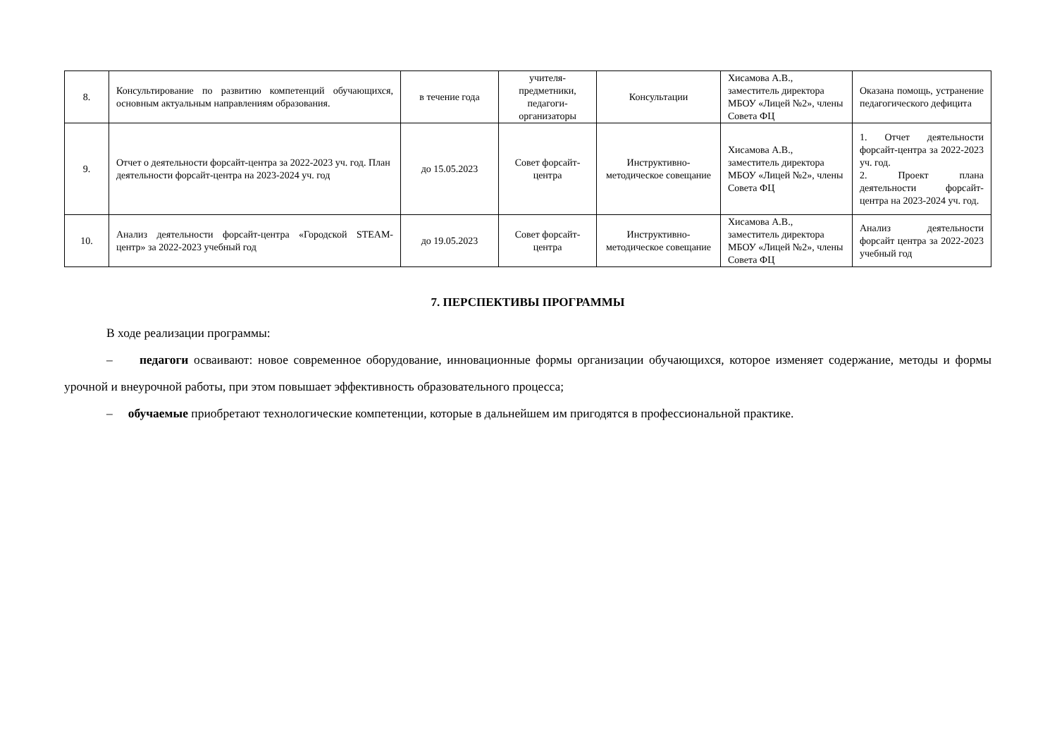| 8. | Консультирование по развитию компетенций обучающихся, основным актуальным направлениям образования. | в течение года | учителя-предметники, педагоги-организаторы | Консультации | Хисамова А.В., заместитель директора МБОУ «Лицей №2», члены Совета ФЦ | Оказана помощь, устранение педагогического дефицита |
| 9. | Отчет о деятельности форсайт-центра за 2022-2023 уч. год. План деятельности форсайт-центра на 2023-2024 уч. год | до 15.05.2023 | Совет форсайт-центра | Инструктивно-методическое совещание | Хисамова А.В., заместитель директора МБОУ «Лицей №2», члены Совета ФЦ | 1. Отчет деятельности форсайт-центра за 2022-2023 уч. год. 2. Проект плана деятельности форсайт-центра на 2023-2024 уч. год. |
| 10. | Анализ деятельности форсайт-центра «Городской STEAM-центр» за 2022-2023 учебный год | до 19.05.2023 | Совет форсайт-центра | Инструктивно-методическое совещание | Хисамова А.В., заместитель директора МБОУ «Лицей №2», члены Совета ФЦ | Анализ деятельности форсайт центра за 2022-2023 учебный год |
7. ПЕРСПЕКТИВЫ ПРОГРАММЫ
В ходе реализации программы:
– педагоги осваивают: новое современное оборудование, инновационные формы организации обучающихся, которое изменяет содержание, методы и формы урочной и внеурочной работы, при этом повышает эффективность образовательного процесса;
– обучаемые приобретают технологические компетенции, которые в дальнейшем им пригодятся в профессиональной практике.